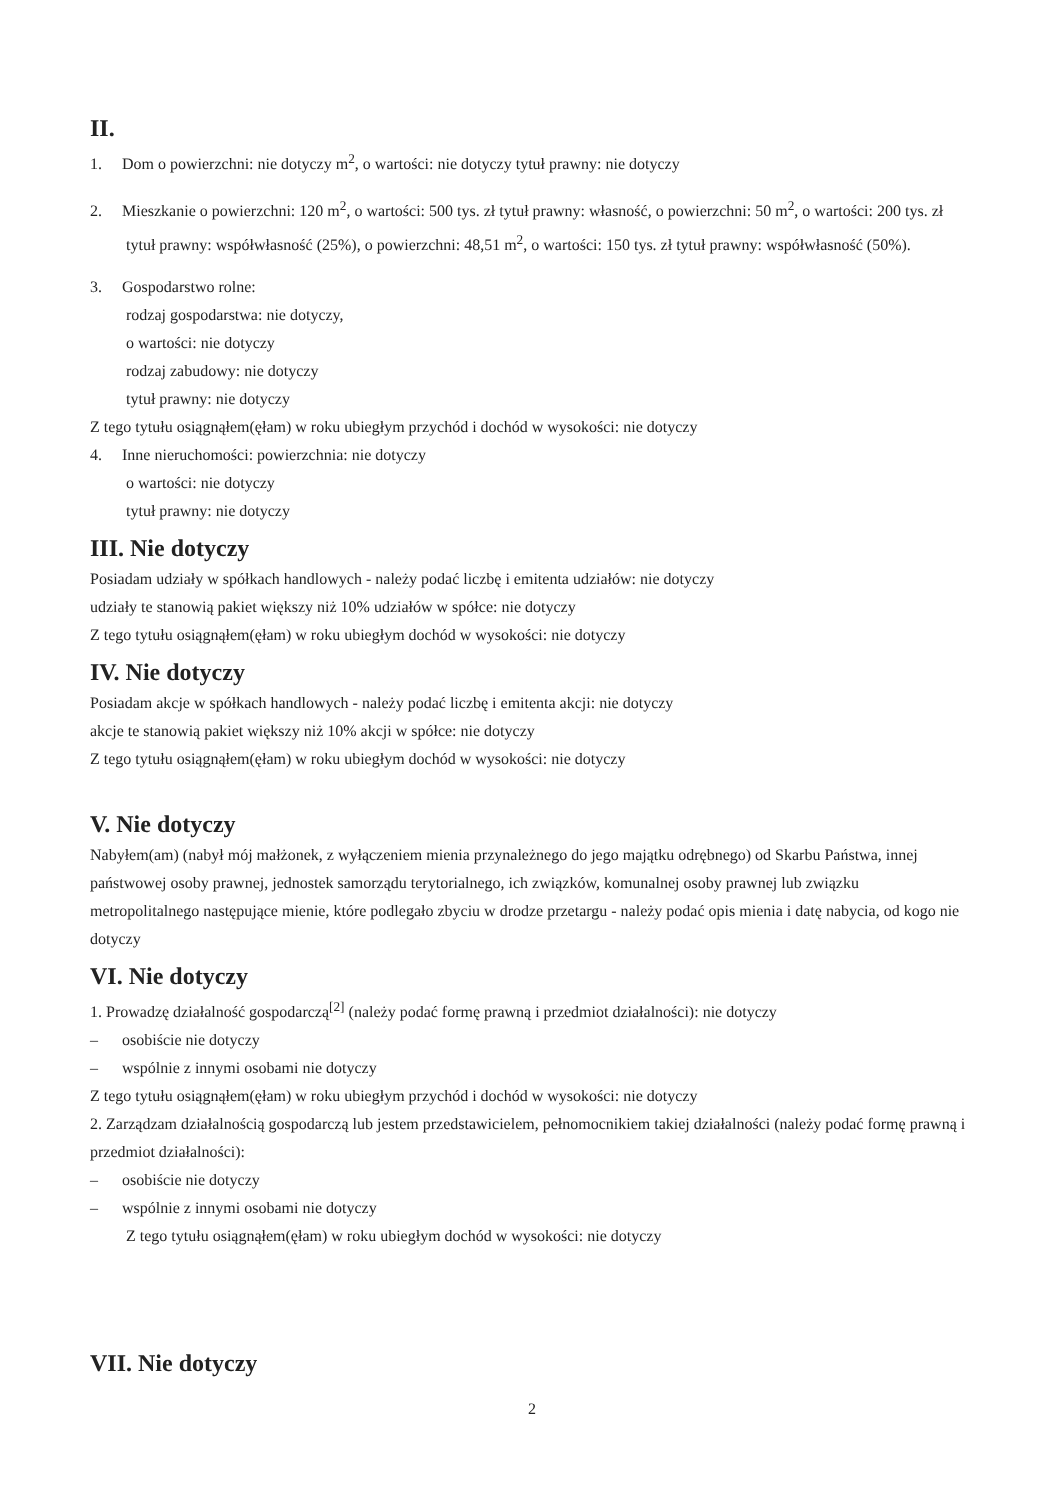II.
1. Dom o powierzchni: nie dotyczy m<sup>2</sup>, o wartości: nie dotyczy tytuł prawny: nie dotyczy
2. Mieszkanie o powierzchni: 120 m<sup>2</sup>, o wartości: 500 tys. zł tytuł prawny: własność, o powierzchni: 50 m<sup>2</sup>, o wartości: 200 tys. zł tytuł prawny: współwłasność (25%), o powierzchni: 48,51 m<sup>2</sup>, o wartości: 150 tys. zł tytuł prawny: współwłasność (50%).
3. Gospodarstwo rolne:
rodzaj gospodarstwa: nie dotyczy,
o wartości: nie dotyczy
rodzaj zabudowy: nie dotyczy
tytuł prawny: nie dotyczy
Z tego tytułu osiągnąłem(ęłam) w roku ubiegłym przychód i dochód w wysokości: nie dotyczy
4. Inne nieruchomości: powierzchnia: nie dotyczy
o wartości: nie dotyczy
tytuł prawny: nie dotyczy
III. Nie dotyczy
Posiadam udziały w spółkach handlowych - należy podać liczbę i emitenta udziałów: nie dotyczy
udziały te stanowią pakiet większy niż 10% udziałów w spółce: nie dotyczy
Z tego tytułu osiągnąłem(ęłam) w roku ubiegłym dochód w wysokości: nie dotyczy
IV. Nie dotyczy
Posiadam akcje w spółkach handlowych - należy podać liczbę i emitenta akcji: nie dotyczy
akcje te stanowią pakiet większy niż 10% akcji w spółce: nie dotyczy
Z tego tytułu osiągnąłem(ęłam) w roku ubiegłym dochód w wysokości: nie dotyczy
V. Nie dotyczy
Nabyłem(am) (nabył mój małżonek, z wyłączeniem mienia przynależnego do jego majątku odrębnego) od Skarbu Państwa, innej państwowej osoby prawnej, jednostek samorządu terytorialnego, ich związków, komunalnej osoby prawnej lub związku metropolitalnego następujące mienie, które podlegało zbyciu w drodze przetargu - należy podać opis mienia i datę nabycia, od kogo nie dotyczy
VI. Nie dotyczy
1. Prowadzę działalność gospodarczą<sup>[2]</sup> (należy podać formę prawną i przedmiot działalności): nie dotyczy
– osobiście nie dotyczy
– wspólnie z innymi osobami nie dotyczy
Z tego tytułu osiągnąłem(ęłam) w roku ubiegłym przychód i dochód w wysokości: nie dotyczy
2. Zarządzam działalnością gospodarczą lub jestem przedstawicielem, pełnomocnikiem takiej działalności (należy podać formę prawną i przedmiot działalności):
– osobiście nie dotyczy
– wspólnie z innymi osobami nie dotyczy
Z tego tytułu osiągnąłem(ęłam) w roku ubiegłym dochód w wysokości: nie dotyczy
VII. Nie dotyczy
2